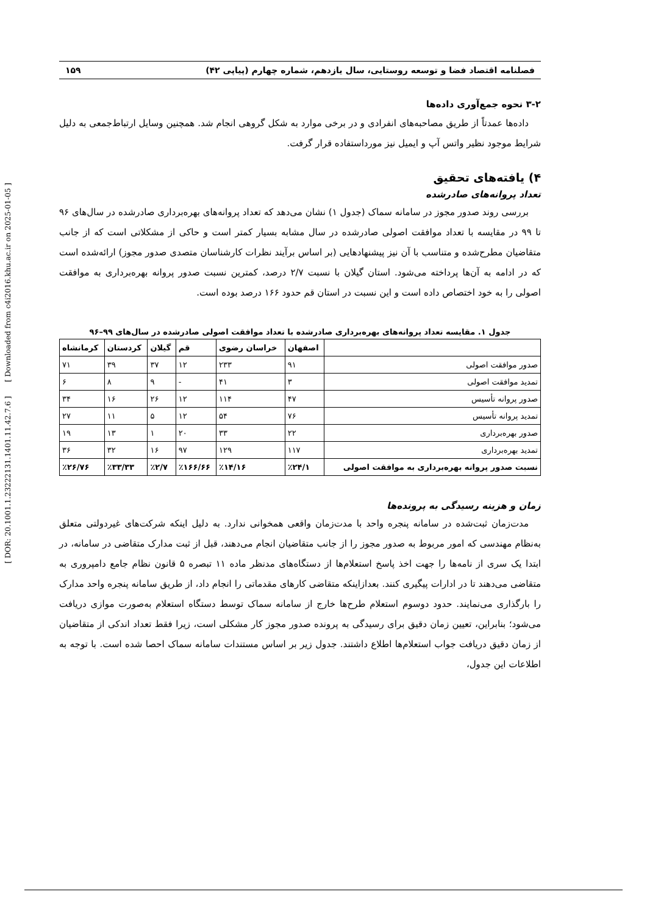[ DOR: 20.1001.1.23222131.1401.11.42.7.6 ] [ Downloaded from c4i2016.khu.ac.ir on 2025-01-05 ]
فصلنامه اقتصاد فضا و توسعه روستایی، سال یازدهم، شماره چهارم (پیاپی ۴۲) ۱۵۹
۳-۲ نحوه جمع‌آوری داده‌ها
داده‌ها عمدتاً از طریق مصاحبه‌های انفرادی و در برخی موارد به شکل گروهی انجام شد. همچنین وسایل ارتباط‌جمعی به دلیل شرایط موجود نظیر واتس آپ و ایمیل نیز مورداستفاده قرار گرفت.
۴) یافته‌های تحقیق
تعداد پروانه‌های صادرشده
بررسی روند صدور مجوز در سامانه سماک (جدول ۱) نشان می‌دهد که تعداد پروانه‌های بهره‌برداری صادرشده در سال‌های ۹۶ تا ۹۹ در مقایسه با تعداد موافقت اصولی صادرشده در سال مشابه بسیار کمتر است و حاکی از مشکلاتی است که از جانب متقاضیان مطرح‌شده و متناسب با آن نیز پیشنهادهایی (بر اساس برآیند نظرات کارشناسان متصدی صدور مجوز) ارائه‌شده است که در ادامه به آن‌ها پرداخته می‌شود. استان گیلان با نسبت ۲/۷ درصد، کمترین نسبت صدور پروانه بهره‌برداری به موافقت اصولی را به خود اختصاص داده است و این نسبت در استان قم حدود ۱۶۶ درصد بوده است.
جدول ۱. مقایسه تعداد پروانه‌های بهره‌برداری صادرشده با تعداد موافقت اصولی صادرشده در سال‌های ۹۹–۹۶
| | اصفهان | خراسان رضوی | قم | گیلان | کردستان | کرمانشاه |
| --- | --- | --- | --- | --- | --- | --- |
| صدور موافقت اصولی | ۹۱ | ۲۳۳ | ۱۲ | ۳۷ | ۳۹ | ۷۱ |
| تمدید موافقت اصولی | ۳ | ۴۱ | - | ۹ | ۸ | ۶ |
| صدور پروانه تأسیس | ۴۷ | ۱۱۴ | ۱۲ | ۲۶ | ۱۶ | ۳۴ |
| تمدید پروانه تأسیس | ۷۶ | ۵۴ | ۱۲ | ۵ | ۱۱ | ۲۷ |
| صدور بهره‌برداری | ۲۲ | ۳۳ | ۲۰ | ۱ | ۱۳ | ۱۹ |
| تمدید بهره‌برداری | ۱۱۷ | ۱۲۹ | ۹۷ | ۱۶ | ۳۲ | ۳۶ |
| نسبت صدور پروانه بهره‌برداری به موافقت اصولی | ٪۲۴/۱ | ٪۱۴/۱۶ | ٪۱۶۶/۶۶ | ٪۲/۷ | ٪۳۳/۳۳ | ٪۲۶/۷۶ |
زمان و هزینه رسیدگی به پرونده‌ها
مدت‌زمان ثبت‌شده در سامانه پنجره واحد با مدت‌زمان واقعی همخوانی ندارد. به دلیل اینکه شرکت‌های غیردولتی متعلق به‌نظام مهندسی که امور مربوط به صدور مجوز را از جانب متقاضیان انجام می‌دهند، قبل از ثبت مدارک متقاضی در سامانه، در ابتدا یک سری از نامه‌ها را جهت اخذ پاسخ استعلام‌ها از دستگاه‌های مدنظر ماده ۱۱ تبصره ۵ قانون نظام جامع دامپروری به متقاضی می‌دهند تا در ادارات پیگیری کنند. بعدازاینکه متقاضی کارهای مقدماتی را انجام داد، از طریق سامانه پنجره واحد مدارک را بارگذاری می‌نمایند. حدود دوسوم استعلام طرح‌ها خارج از سامانه سماک توسط دستگاه استعلام به‌صورت موازی دریافت می‌شود؛ بنابراین، تعیین زمان دقیق برای رسیدگی به پرونده صدور مجوز کار مشکلی است، زیرا فقط تعداد اندکی از متقاضیان از زمان دقیق دریافت جواب استعلام‌ها اطلاع داشتند. جدول زیر بر اساس مستندات سامانه سماک احصا شده است. با توجه به اطلاعات این جدول،